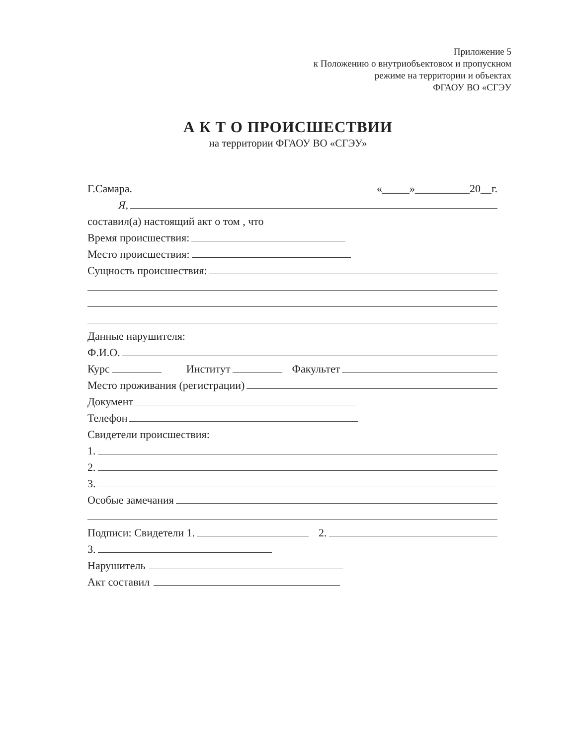Приложение 5
к Положению о внутриобъектовом и пропускном
режиме на территории и объектах
ФГАОУ ВО «СГЭУ
А К Т О ПРОИСШЕСТВИИ
на территории ФГАОУ ВО «СГЭУ»
Г.Самара. «_____»__________20__г.
Я,
составил(а) настоящий акт о том , что
Время происшествия:
Место происшествия:
Сущность происшествия:
Данные нарушителя:
Ф.И.О.
Курс Институт Факультет
Место проживания (регистрации)
Документ
Телефон
Свидетели происшествия:
1.
2.
3.
Особые замечания
Подписи: Свидетели 1. 2.
3.
Нарушитель
Акт составил